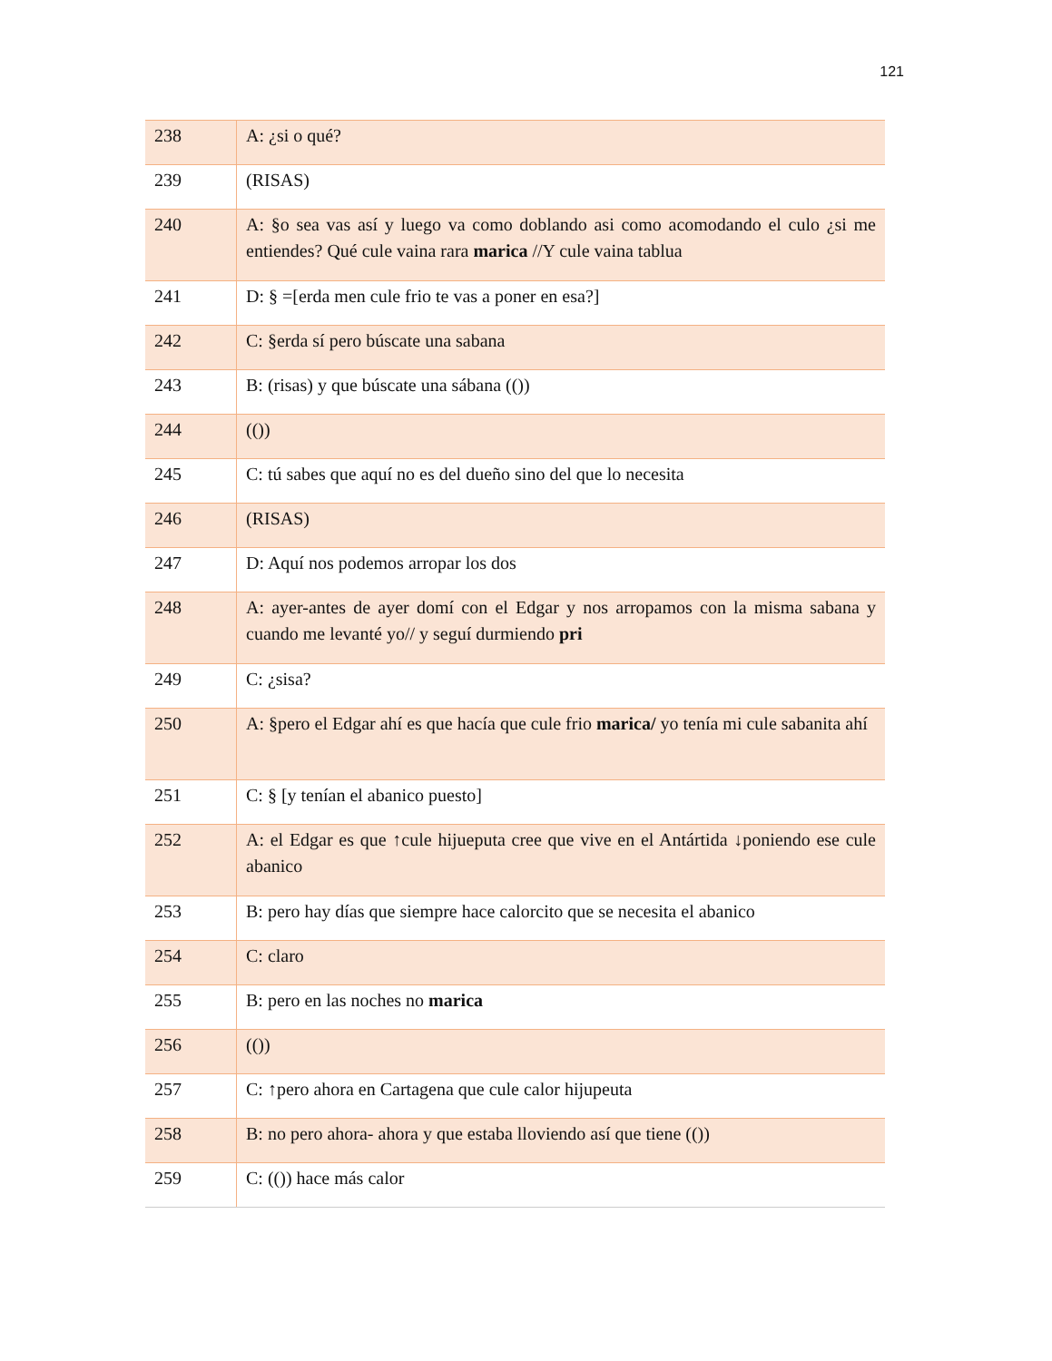121
| 238 | A: ¿si o qué? |
| 239 | (RISAS) |
| 240 | A: §o sea vas así y luego va como doblando asi como acomodando el culo ¿si me entiendes? Qué cule vaina rara marica //Y cule vaina tablua |
| 241 | D: § =[erda men cule frio te vas a poner en esa?] |
| 242 | C: §erda sí pero búscate una sabana |
| 243 | B: (risas) y que búscate una sábana (()) |
| 244 | (()) |
| 245 | C: tú sabes que aquí no es del dueño sino del que lo necesita |
| 246 | (RISAS) |
| 247 | D: Aquí nos podemos arropar los dos |
| 248 | A: ayer-antes de ayer domí con el Edgar y nos arropamos con la misma sabana y cuando me levanté yo// y seguí durmiendo pri |
| 249 | C: ¿sisa? |
| 250 | A: §pero el Edgar ahí es que hacía que cule frio marica/ yo tenía mi cule sabanita ahí |
| 251 | C: § [y tenían el abanico puesto] |
| 252 | A: el Edgar es que ↑cule hijueputa cree que vive en el Antártida ↓poniendo ese cule abanico |
| 253 | B: pero hay días que siempre hace calorcito que se necesita el abanico |
| 254 | C: claro |
| 255 | B: pero en las noches no marica |
| 256 | (()) |
| 257 | C: ↑pero ahora en Cartagena que cule calor hijupeuta |
| 258 | B: no pero ahora- ahora y que estaba lloviendo así que tiene (()) |
| 259 | C: (()) hace más calor |